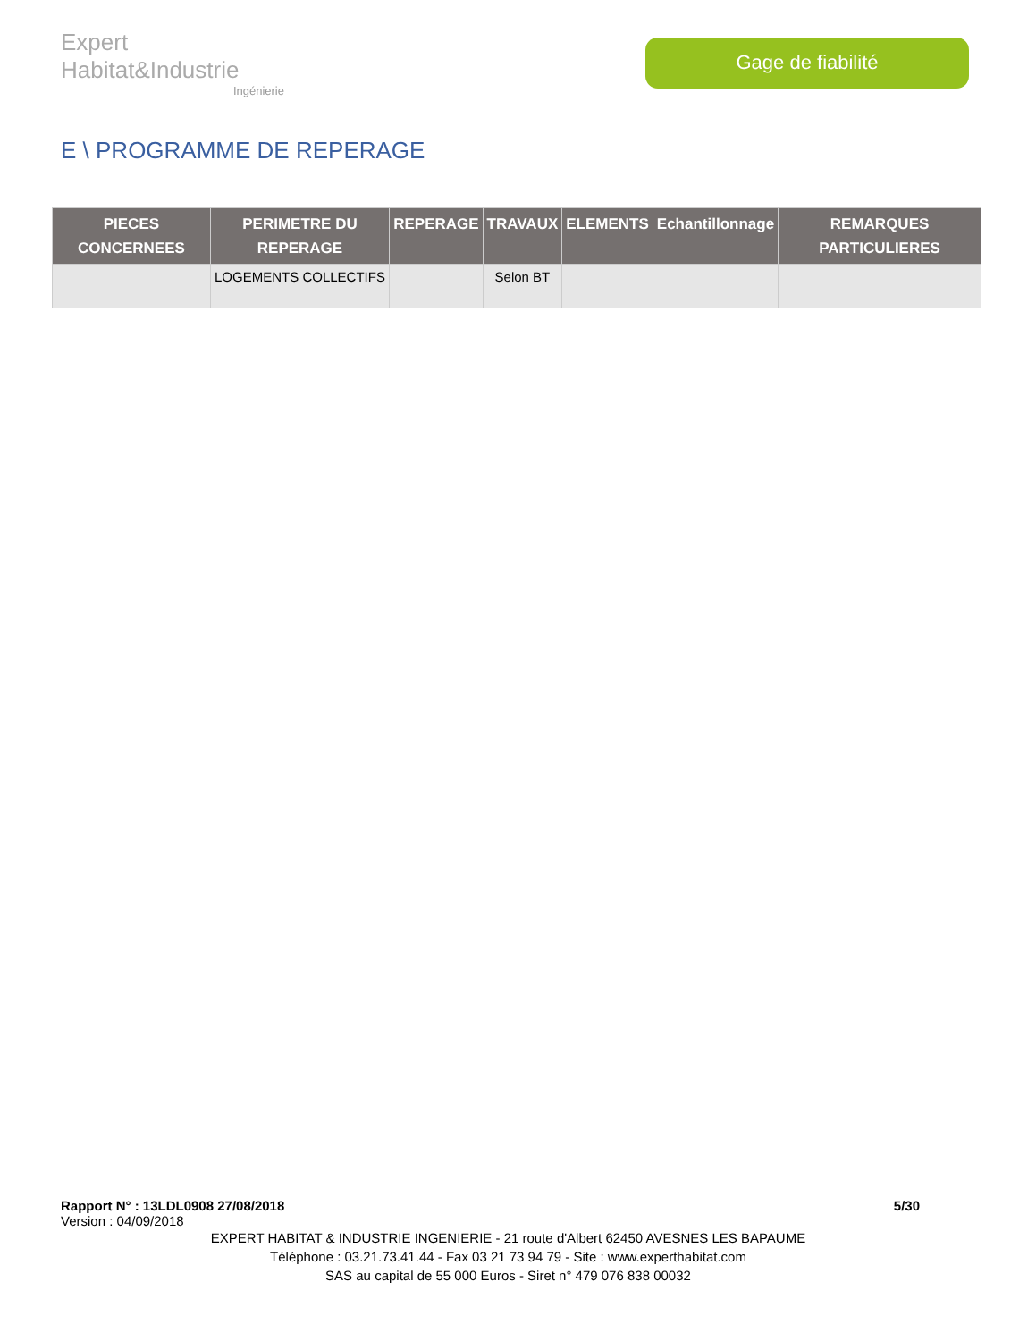Expert Habitat&Industrie
Ingénierie
Gage de fiabilité
E \ PROGRAMME DE REPERAGE
| PIECES CONCERNEES | PERIMETRE DU REPERAGE | REPERAGE | TRAVAUX | ELEMENTS | Echantillonnage | REMARQUES PARTICULIERES |
| --- | --- | --- | --- | --- | --- | --- |
| | LOGEMENTS COLLECTIFS | | Selon BT | | | |
Rapport N° : 13LDL0908 27/08/2018 5/30
Version : 04/09/2018
EXPERT HABITAT & INDUSTRIE INGENIERIE - 21 route d'Albert 62450 AVESNES LES BAPAUME
Téléphone : 03.21.73.41.44 - Fax 03 21 73 94 79 - Site : www.experthabitat.com
SAS au capital de 55 000 Euros - Siret n° 479 076 838 00032